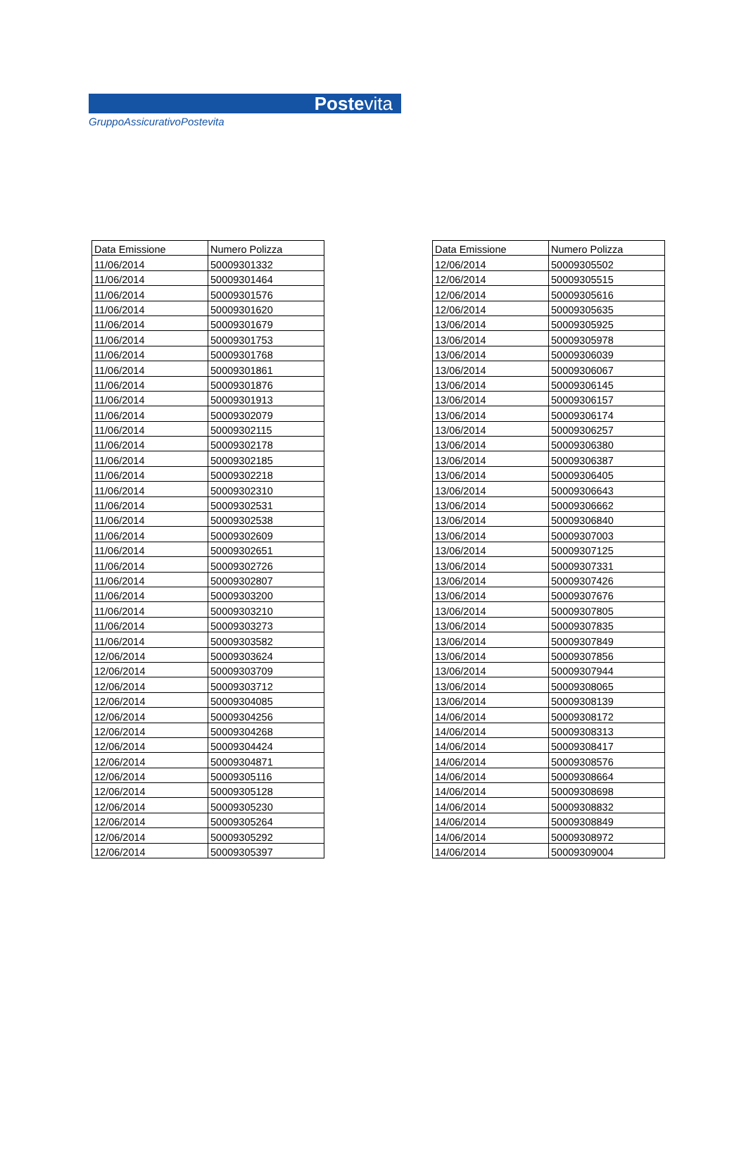Postevita
GruppoAssicurativoPostevita
| Data Emissione | Numero Polizza |
| --- | --- |
| 11/06/2014 | 50009301332 |
| 11/06/2014 | 50009301464 |
| 11/06/2014 | 50009301576 |
| 11/06/2014 | 50009301620 |
| 11/06/2014 | 50009301679 |
| 11/06/2014 | 50009301753 |
| 11/06/2014 | 50009301768 |
| 11/06/2014 | 50009301861 |
| 11/06/2014 | 50009301876 |
| 11/06/2014 | 50009301913 |
| 11/06/2014 | 50009302079 |
| 11/06/2014 | 50009302115 |
| 11/06/2014 | 50009302178 |
| 11/06/2014 | 50009302185 |
| 11/06/2014 | 50009302218 |
| 11/06/2014 | 50009302310 |
| 11/06/2014 | 50009302531 |
| 11/06/2014 | 50009302538 |
| 11/06/2014 | 50009302609 |
| 11/06/2014 | 50009302651 |
| 11/06/2014 | 50009302726 |
| 11/06/2014 | 50009302807 |
| 11/06/2014 | 50009303200 |
| 11/06/2014 | 50009303210 |
| 11/06/2014 | 50009303273 |
| 11/06/2014 | 50009303582 |
| 12/06/2014 | 50009303624 |
| 12/06/2014 | 50009303709 |
| 12/06/2014 | 50009303712 |
| 12/06/2014 | 50009304085 |
| 12/06/2014 | 50009304256 |
| 12/06/2014 | 50009304268 |
| 12/06/2014 | 50009304424 |
| 12/06/2014 | 50009304871 |
| 12/06/2014 | 50009305116 |
| 12/06/2014 | 50009305128 |
| 12/06/2014 | 50009305230 |
| 12/06/2014 | 50009305264 |
| 12/06/2014 | 50009305292 |
| 12/06/2014 | 50009305397 |
| Data Emissione | Numero Polizza |
| --- | --- |
| 12/06/2014 | 50009305502 |
| 12/06/2014 | 50009305515 |
| 12/06/2014 | 50009305616 |
| 12/06/2014 | 50009305635 |
| 13/06/2014 | 50009305925 |
| 13/06/2014 | 50009305978 |
| 13/06/2014 | 50009306039 |
| 13/06/2014 | 50009306067 |
| 13/06/2014 | 50009306145 |
| 13/06/2014 | 50009306157 |
| 13/06/2014 | 50009306174 |
| 13/06/2014 | 50009306257 |
| 13/06/2014 | 50009306380 |
| 13/06/2014 | 50009306387 |
| 13/06/2014 | 50009306405 |
| 13/06/2014 | 50009306643 |
| 13/06/2014 | 50009306662 |
| 13/06/2014 | 50009306840 |
| 13/06/2014 | 50009307003 |
| 13/06/2014 | 50009307125 |
| 13/06/2014 | 50009307331 |
| 13/06/2014 | 50009307426 |
| 13/06/2014 | 50009307676 |
| 13/06/2014 | 50009307805 |
| 13/06/2014 | 50009307835 |
| 13/06/2014 | 50009307849 |
| 13/06/2014 | 50009307856 |
| 13/06/2014 | 50009307944 |
| 13/06/2014 | 50009308065 |
| 13/06/2014 | 50009308139 |
| 14/06/2014 | 50009308172 |
| 14/06/2014 | 50009308313 |
| 14/06/2014 | 50009308417 |
| 14/06/2014 | 50009308576 |
| 14/06/2014 | 50009308664 |
| 14/06/2014 | 50009308698 |
| 14/06/2014 | 50009308832 |
| 14/06/2014 | 50009308849 |
| 14/06/2014 | 50009308972 |
| 14/06/2014 | 50009309004 |